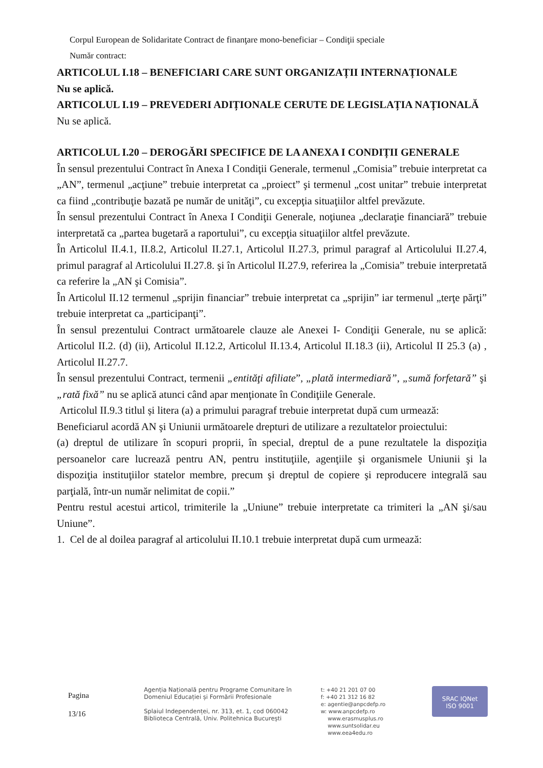Corpul European de Solidaritate Contract de finanţare mono-beneficiar – Condiţii speciale
Număr contract:
ARTICOLUL I.18 – BENEFICIARI CARE SUNT ORGANIZAȚII INTERNAȚIONALE
Nu se aplică.
ARTICOLUL I.19 – PREVEDERI ADIȚIONALE CERUTE DE LEGISLAȚIA NAȚIONALĂ
Nu se aplică.
ARTICOLUL I.20 – DEROGĂRI SPECIFICE DE LA ANEXA I CONDIȚII GENERALE
În sensul prezentului Contract în Anexa I Condiţii Generale, termenul „Comisia” trebuie interpretat ca „AN”, termenul „acţiune” trebuie interpretat ca „proiect” şi termenul „cost unitar” trebuie interpretat ca fiind „contribuţie bazată pe număr de unităţi”, cu excepţia situaţiilor altfel prevăzute.
În sensul prezentului Contract în Anexa I Condiţii Generale, noţiunea „declaraţie financiară” trebuie interpretată ca „partea bugetară a raportului”, cu excepţia situaţiilor altfel prevăzute.
În Articolul II.4.1, II.8.2, Articolul II.27.1, Articolul II.27.3, primul paragraf al Articolului II.27.4, primul paragraf al Articolului II.27.8. şi în Articolul II.27.9, referirea la „Comisia” trebuie interpretată ca referire la „AN şi Comisia”.
În Articolul II.12 termenul „sprijin financiar” trebuie interpretat ca „sprijin” iar termenul „terţe părţi” trebuie interpretat ca „participanţi”.
În sensul prezentului Contract următoarele clauze ale Anexei I- Condiţii Generale, nu se aplică: Articolul II.2. (d) (ii), Articolul II.12.2, Articolul II.13.4, Articolul II.18.3 (ii), Articolul II 25.3 (a) , Articolul II.27.7.
În sensul prezentului Contract, termenii „entităţi afiliate”, „plată intermediară”, „sumă forfetară” şi „rată fixă” nu se aplică atunci când apar menţionate în Condiţiile Generale.
Articolul II.9.3 titlul și litera (a) a primului paragraf trebuie interpretat după cum urmează:
Beneficiarul acordă AN şi Uniunii următoarele drepturi de utilizare a rezultatelor proiectului:
(a) dreptul de utilizare în scopuri proprii, în special, dreptul de a pune rezultatele la dispoziţia persoanelor care lucrează pentru AN, pentru instituţiile, agenţiile şi organismele Uniunii şi la dispoziţia instituţiilor statelor membre, precum şi dreptul de copiere şi reproducere integrală sau parţială, într-un număr nelimitat de copii.”
Pentru restul acestui articol, trimiterile la „Uniune” trebuie interpretate ca trimiteri la „AN şi/sau Uniune”.
1. Cel de al doilea paragraf al articolului II.10.1 trebuie interpretat după cum urmează:
Pagina
13/16
Agenția Națională pentru Programe Comunitare în
Domeniul Educației și Formării Profesionale
Splaiul Independenței, nr. 313, et. 1, cod 060042
Biblioteca Centrală, Univ. Politehnica București
t: +40 21 201 07 00
f: +40 21 312 16 82
e: agentie@anpcdefp.ro
w: www.anpcdefp.ro
www.erasmusplus.ro
www.suntsolidar.eu
www.eea4edu.ro
SRAC IQNet
ISO 9001